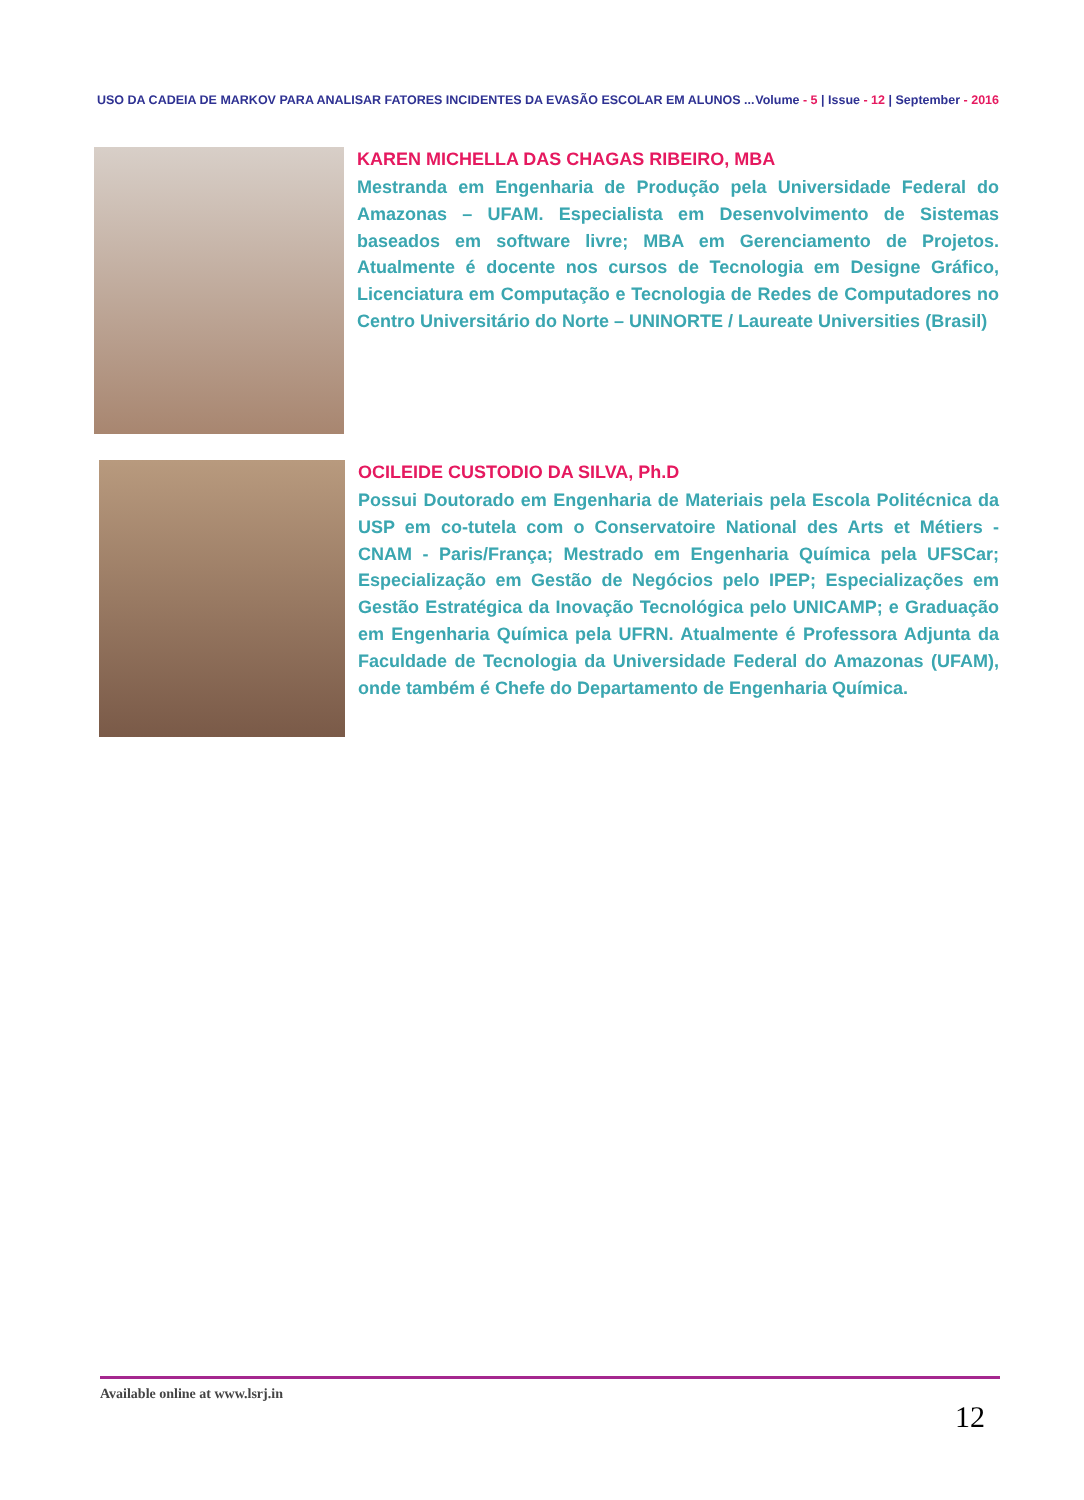USO DA CADEIA DE MARKOV PARA ANALISAR FATORES INCIDENTES DA EVASÃO ESCOLAR EM ALUNOS ...
Volume - 5 | Issue - 12 | September - 2016
KAREN MICHELLA DAS CHAGAS RIBEIRO, MBA
Mestranda em Engenharia de Produção pela Universidade Federal do Amazonas – UFAM. Especialista em Desenvolvimento de Sistemas baseados em software livre; MBA em Gerenciamento de Projetos. Atualmente é docente nos cursos de Tecnologia em Designe Gráfico, Licenciatura em Computação e Tecnologia de Redes de Computadores no Centro Universitário do Norte – UNINORTE / Laureate Universities (Brasil)
OCILEIDE CUSTODIO DA SILVA, Ph.D
Possui Doutorado em Engenharia de Materiais pela Escola Politécnica da USP em co-tutela com o Conservatoire National des Arts et Métiers - CNAM - Paris/França; Mestrado em Engenharia Química pela UFSCar; Especialização em Gestão de Negócios pelo IPEP; Especializações em Gestão Estratégica da Inovação Tecnológica pelo UNICAMP; e Graduação em Engenharia Química pela UFRN. Atualmente é Professora Adjunta da Faculdade de Tecnologia da Universidade Federal do Amazonas (UFAM), onde também é Chefe do Departamento de Engenharia Química.
Available online at www.lsrj.in
12